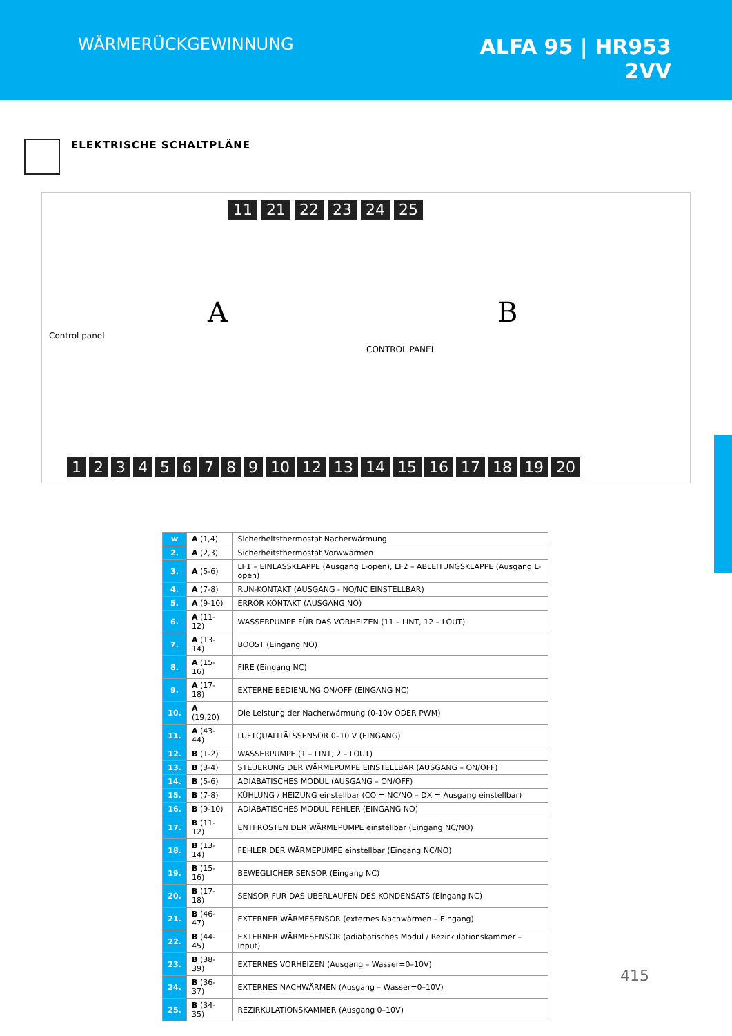WÄRMERÜCKGEWINNUNG
ALFA 95 | HR953
2VV
ELEKTRISCHE SCHALTPLÄNE
11 21 22 23 24 25
A B
Control panel
CONTROL PANEL
123456789 10 12 13 14 15 16 17 18 19 20
| w | A (1,4) | Sicherheitsthermostat Nacherwärmung |
| 2. | A (2,3) | Sicherheitsthermostat Vorwwärmen |
| 3. | A (5-6) | LF1 – EINLASSKLAPPE (Ausgang L-open), LF2 – ABLEITUNGSKLAPPE (Ausgang L-open) |
| 4. | A (7-8) | RUN-KONTAKT (AUSGANG - NO/NC EINSTELLBAR) |
| 5. | A (9-10) | ERROR KONTAKT (AUSGANG NO) |
| 6. | A (11-12) | WASSERPUMPE FÜR DAS VORHEIZEN (11 – LINT, 12 – LOUT) |
| 7. | A (13-14) | BOOST (Eingang NO) |
| 8. | A (15-16) | FIRE (Eingang NC) |
| 9. | A (17-18) | EXTERNE BEDIENUNG ON/OFF (EINGANG NC) |
| 10. | A (19,20) | Die Leistung der Nacherwärmung (0-10v ODER PWM) |
| 11. | A (43-44) | LUFTQUALITÄTSSENSOR 0–10 V (EINGANG) |
| 12. | B (1-2) | WASSERPUMPE (1 – LINT, 2 – LOUT) |
| 13. | B (3-4) | STEUERUNG DER WÄRMEPUMPE EINSTELLBAR (AUSGANG – ON/OFF) |
| 14. | B (5-6) | ADIABATISCHES MODUL (AUSGANG – ON/OFF) |
| 15. | B (7-8) | KÜHLUNG / HEIZUNG einstellbar (CO = NC/NO – DX = Ausgang einstellbar) |
| 16. | B (9-10) | ADIABATISCHES MODUL FEHLER (EINGANG NO) |
| 17. | B (11-12) | ENTFROSTEN DER WÄRMEPUMPE einstellbar (Eingang NC/NO) |
| 18. | B (13-14) | FEHLER DER WÄRMEPUMPE einstellbar (Eingang NC/NO) |
| 19. | B (15-16) | BEWEGLICHER SENSOR (Eingang NC) |
| 20. | B (17-18) | SENSOR FÜR DAS ÜBERLAUFEN DES KONDENSATS (Eingang NC) |
| 21. | B (46-47) | EXTERNER WÄRMESENSOR (externes Nachwärmen – Eingang) |
| 22. | B (44-45) | EXTERNER WÄRMESENSOR (adiabatisches Modul / Rezirkulationskammer – Input) |
| 23. | B (38-39) | EXTERNES VORHEIZEN (Ausgang – Wasser=0–10V) |
| 24. | B (36-37) | EXTERNES NACHWÄRMEN (Ausgang – Wasser=0–10V) |
| 25. | B (34-35) | REZIRKULATIONSKAMMER (Ausgang 0–10V) |
415